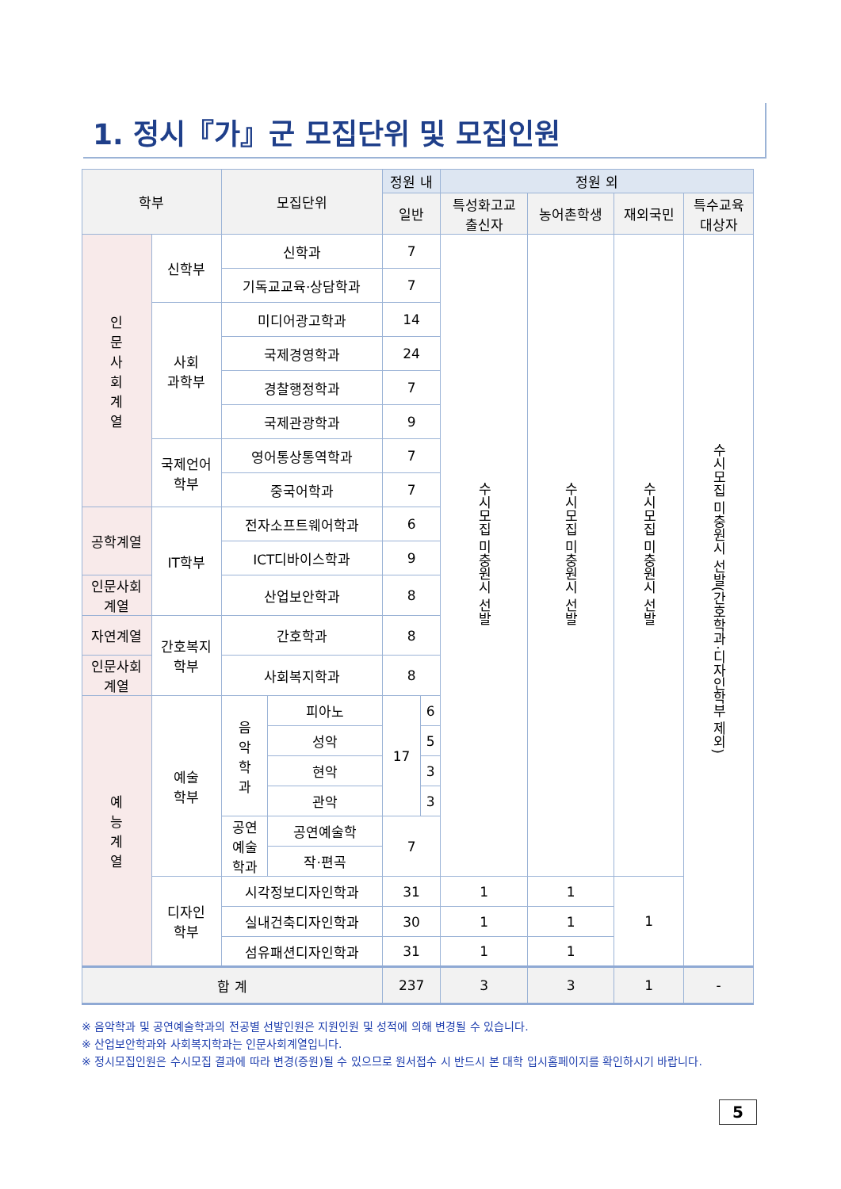1. 정시『가』군 모집단위 및 모집인원
| 학부 | | 모집단위 | | 정원 내 | | 정원 외 | | | |
| --- | --- | --- | --- | --- | --- | --- | --- | --- | --- |
| | | | | 일반 | | 특성화고교 출신자 | 농어촌학생 | 재외국민 | 특수교육 대상자 |
| 인 문 사 회 계 열 | 신학부 | 신학과 | | 7 | | 수시모집 미충원시 선발 | 수시모집 미충원시 선발 | 수시모집 미충원시 선발 | 수시모집 미충원시 선발(간호학과·디자인학부 제외) |
| | | 기독교교육·상담학과 | | 7 | | | | | |
| | 사회 과학부 | 미디어광고학과 | | 14 | | | | | |
| | | 국제경영학과 | | 24 | | | | | |
| | | 경찰행정학과 | | 7 | | | | | |
| | | 국제관광학과 | | 9 | | | | | |
| | 국제언어 학부 | 영어통상통역학과 | | 7 | | | | | |
| | | 중국어학과 | | 7 | | | | | |
| 공학계열 | IT학부 | 전자소프트웨어학과 | | 6 | | | | | |
| | | ICT디바이스학과 | | 9 | | | | | |
| 인문사회 계열 | | 산업보안학과 | | 8 | | | | | |
| 자연계열 | 간호복지 학부 | 간호학과 | | 8 | | | | | |
| 인문사회 계열 | | 사회복지학과 | | 8 | | | | | |
| 예 능 계 열 | 예술 학부 | 음 악 학 과 | 피아노 | 17 | 6 | | | | |
| | | | 성악 | | 5 | | | | |
| | | | 현악 | | 3 | | | | |
| | | | 관악 | | 3 | | | | |
| | | 공연 예술 학과 | 공연예술학 | 7 | | | | | |
| | | | 작·편곡 | | | | | | |
| | 디자인 학부 | 시각정보디자인학과 | | 31 | | 1 | 1 | 1 | |
| | | 실내건축디자인학과 | | 30 | | 1 | 1 | | |
| | | 섬유패션디자인학과 | | 31 | | 1 | 1 | | |
| 합 계 | | | | 237 | | 3 | 3 | 1 | - |
※ 음악학과 및 공연예술학과의 전공별 선발인원은 지원인원 및 성적에 의해 변경될 수 있습니다.
※ 산업보안학과와 사회복지학과는 인문사회계열입니다.
※ 정시모집인원은 수시모집 결과에 따라 변경(증원)될 수 있으므로 원서접수 시 반드시 본 대학 입시홈페이지를 확인하시기 바랍니다.
5